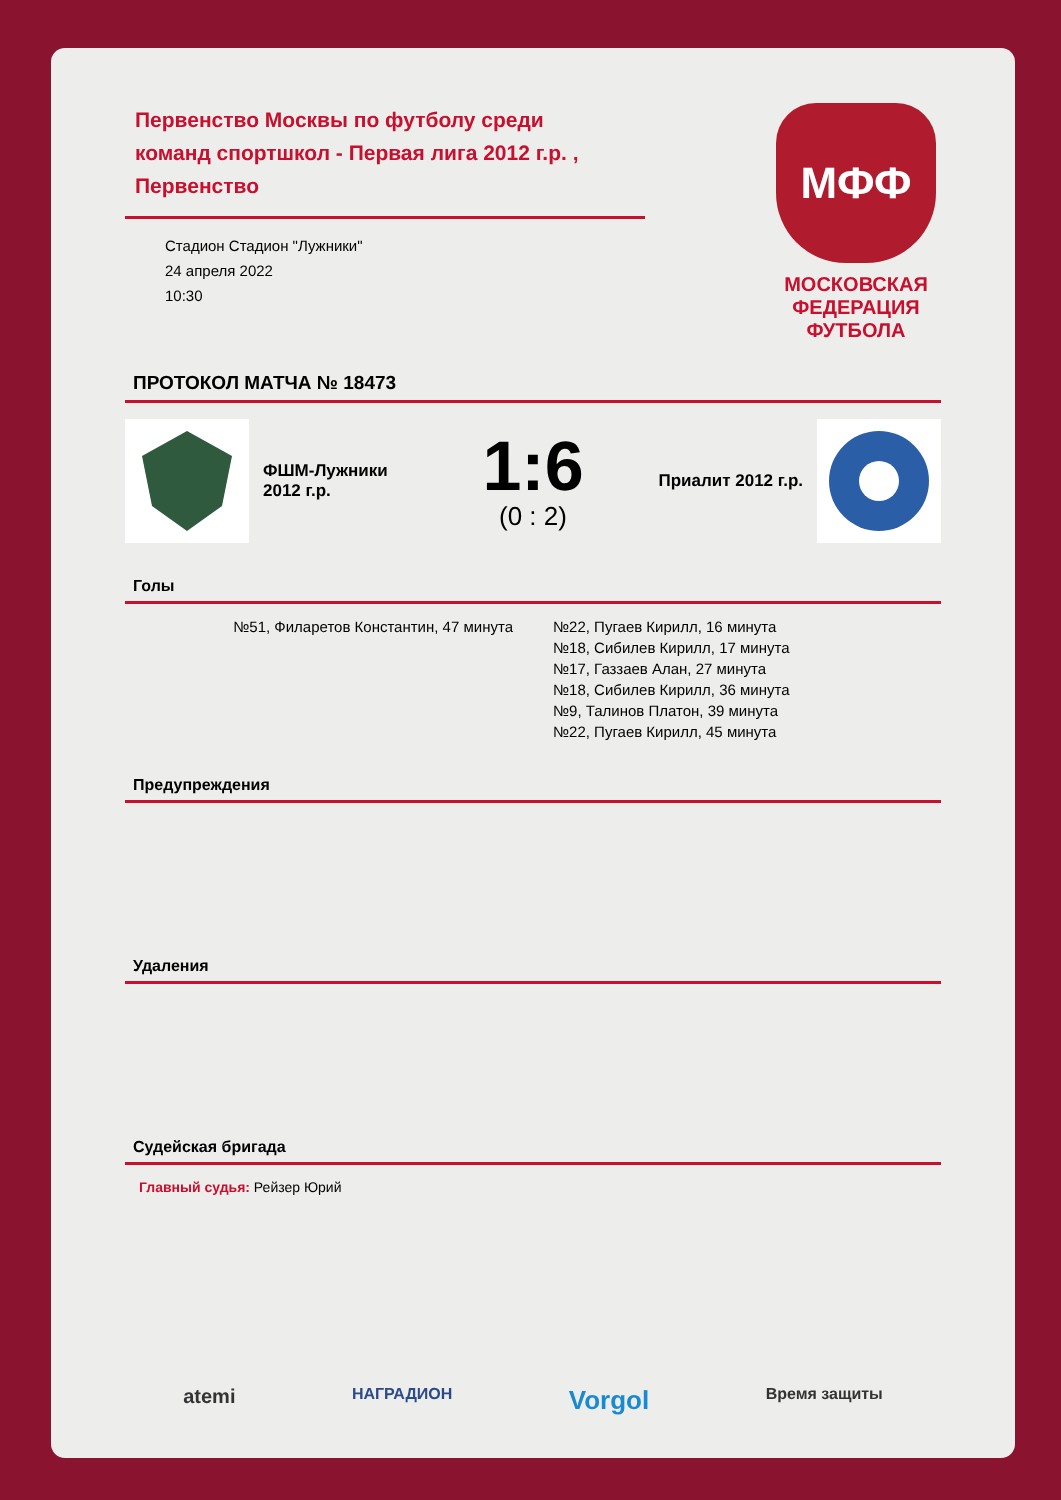Первенство Москвы по футболу среди команд спортшкол - Первая лига 2012 г.р. , Первенство
Стадион Стадион "Лужники"
24 апреля 2022
10:30
МФФ
МОСКОВСКАЯ
ФЕДЕРАЦИЯ
ФУТБОЛА
ПРОТОКОЛ МАТЧА № 18473
ФШМ-Лужники 2012 г.р.
1:6
(0 : 2)
Приалит 2012 г.р.
Голы
№51, Филаретов Константин, 47 минута
№22, Пугаев Кирилл, 16 минута
№18, Сибилев Кирилл, 17 минута
№17, Газзаев Алан, 27 минута
№18, Сибилев Кирилл, 36 минута
№9, Талинов Платон, 39 минута
№22, Пугаев Кирилл, 45 минута
Предупреждения
Удаления
Судейская бригада
Главный судья: Рейзер Юрий
atemi НАГРАДИОН Vorgol Время защиты